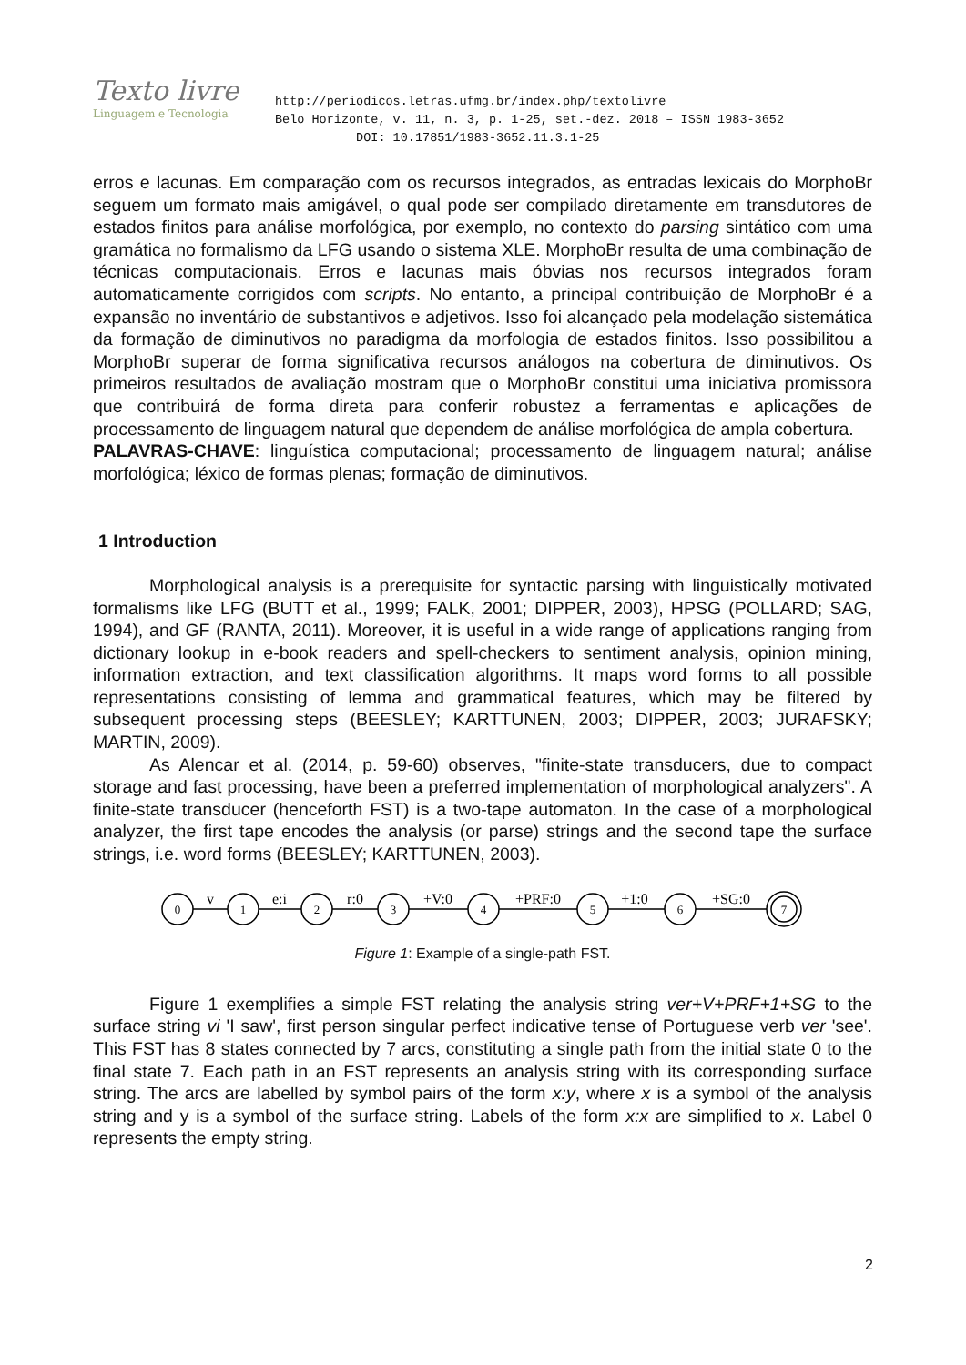Texto livre
Linguagem e Tecnologia
http://periodicos.letras.ufmg.br/index.php/textolivre
Belo Horizonte, v. 11, n. 3, p. 1-25, set.-dez. 2018 – ISSN 1983-3652
DOI: 10.17851/1983-3652.11.3.1-25
erros e lacunas. Em comparação com os recursos integrados, as entradas lexicais do MorphoBr seguem um formato mais amigável, o qual pode ser compilado diretamente em transdutores de estados finitos para análise morfológica, por exemplo, no contexto do parsing sintático com uma gramática no formalismo da LFG usando o sistema XLE. MorphoBr resulta de uma combinação de técnicas computacionais. Erros e lacunas mais óbvias nos recursos integrados foram automaticamente corrigidos com scripts. No entanto, a principal contribuição de MorphoBr é a expansão no inventário de substantivos e adjetivos. Isso foi alcançado pela modelação sistemática da formação de diminutivos no paradigma da morfologia de estados finitos. Isso possibilitou a MorphoBr superar de forma significativa recursos análogos na cobertura de diminutivos. Os primeiros resultados de avaliação mostram que o MorphoBr constitui uma iniciativa promissora que contribuirá de forma direta para conferir robustez a ferramentas e aplicações de processamento de linguagem natural que dependem de análise morfológica de ampla cobertura.
PALAVRAS-CHAVE: linguística computacional; processamento de linguagem natural; análise morfológica; léxico de formas plenas; formação de diminutivos.
1 Introduction
Morphological analysis is a prerequisite for syntactic parsing with linguistically motivated formalisms like LFG (BUTT et al., 1999; FALK, 2001; DIPPER, 2003), HPSG (POLLARD; SAG, 1994), and GF (RANTA, 2011). Moreover, it is useful in a wide range of applications ranging from dictionary lookup in e-book readers and spell-checkers to sentiment analysis, opinion mining, information extraction, and text classification algorithms. It maps word forms to all possible representations consisting of lemma and grammatical features, which may be filtered by subsequent processing steps (BEESLEY; KARTTUNEN, 2003; DIPPER, 2003; JURAFSKY; MARTIN, 2009).
As Alencar et al. (2014, p. 59-60) observes, "finite-state transducers, due to compact storage and fast processing, have been a preferred implementation of morphological analyzers". A finite-state transducer (henceforth FST) is a two-tape automaton. In the case of a morphological analyzer, the first tape encodes the analysis (or parse) strings and the second tape the surface strings, i.e. word forms (BEESLEY; KARTTUNEN, 2003).
0
1
2
3
4
5
6
7
v
e:i
r:0
+V:0
+PRF:0
+1:0
+SG:0
Figure 1: Example of a single-path FST.
Figure 1 exemplifies a simple FST relating the analysis string ver+V+PRF+1+SG to the surface string vi 'I saw', first person singular perfect indicative tense of Portuguese verb ver 'see'. This FST has 8 states connected by 7 arcs, constituting a single path from the initial state 0 to the final state 7. Each path in an FST represents an analysis string with its corresponding surface string. The arcs are labelled by symbol pairs of the form x:y, where x is a symbol of the analysis string and y is a symbol of the surface string. Labels of the form x:x are simplified to x. Label 0 represents the empty string.
2